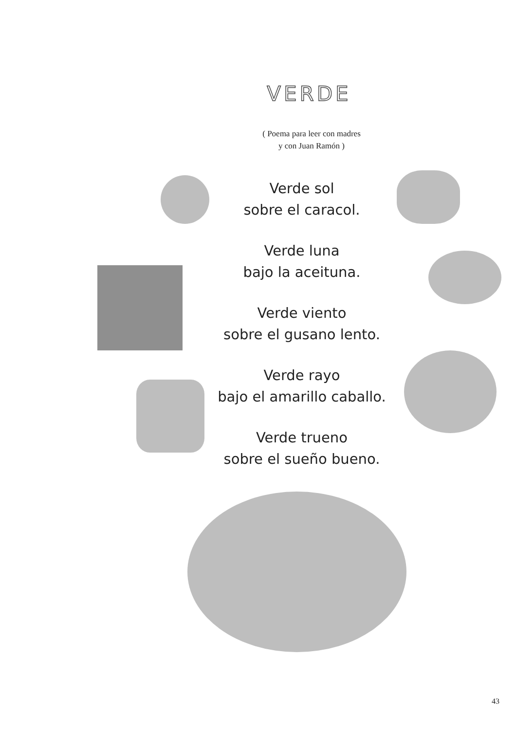VERDE
( Poema para leer con madres
y con Juan Ramón )
Verde sol
sobre el caracol.
Verde luna
bajo la aceituna.
Verde viento
sobre el gusano lento.
Verde rayo
bajo el amarillo caballo.
Verde trueno
sobre el sueño bueno.
43